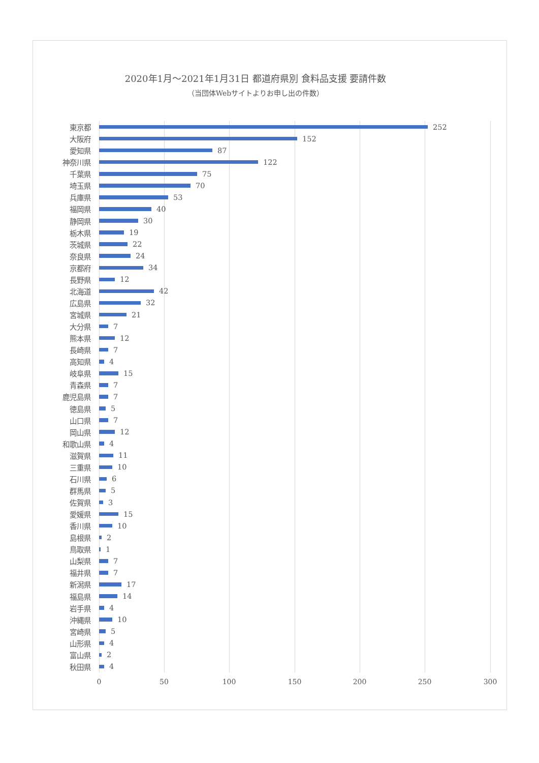2020年1月～2021年1月31日 都道府県別 食料品支援 要請件数
（当団体Webサイトよりお申し出の件数）
東京都 252
大阪府 152
愛知県 87
神奈川県 122
千葉県 75
埼玉県 70
兵庫県 53
福岡県 40
静岡県 30
栃木県 19
茨城県 22
奈良県 24
京都府 34
長野県 12
北海道 42
広島県 32
宮城県 21
大分県 7
熊本県 12
長崎県 7
高知県 4
岐阜県 15
青森県 7
鹿児島県 7
徳島県 5
山口県 7
岡山県 12
和歌山県 4
滋賀県 11
三重県 10
石川県 6
群馬県 5
佐賀県 3
愛媛県 15
香川県 10
島根県 2
鳥取県 1
山梨県 7
福井県 7
新潟県 17
福島県 14
岩手県 4
沖縄県 10
宮崎県 5
山形県 4
富山県 2
秋田県 4
0 50 100 150 200 250 300